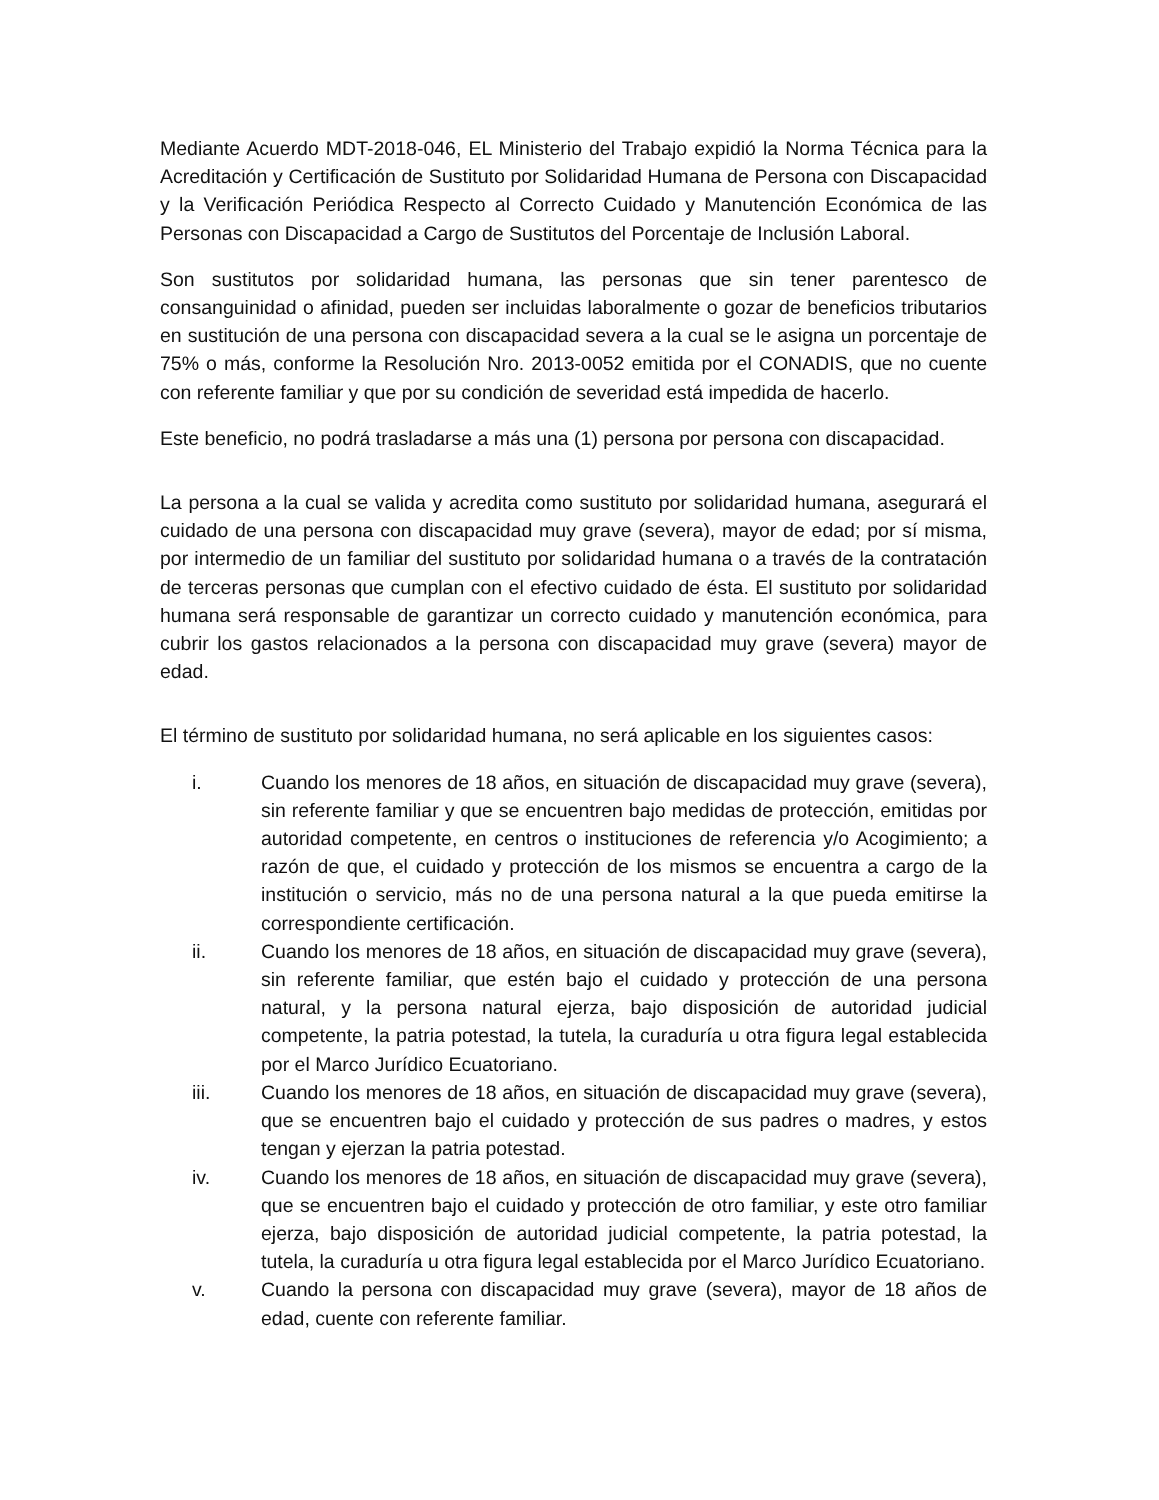Mediante Acuerdo MDT-2018-046, EL Ministerio del Trabajo expidió la Norma Técnica para la Acreditación y Certificación de Sustituto por Solidaridad Humana de Persona con Discapacidad y la Verificación Periódica Respecto al Correcto Cuidado y Manutención Económica de las Personas con Discapacidad a Cargo de Sustitutos del Porcentaje de Inclusión Laboral.
Son sustitutos por solidaridad humana, las personas que sin tener parentesco de consanguinidad o afinidad, pueden ser incluidas laboralmente o gozar de beneficios tributarios en sustitución de una persona con discapacidad severa a la cual se le asigna un porcentaje de 75% o más, conforme la Resolución Nro. 2013-0052 emitida por el CONADIS, que no cuente con referente familiar y que por su condición de severidad está impedida de hacerlo.
Este beneficio, no podrá trasladarse a más una (1) persona por persona con discapacidad.
La persona a la cual se valida y acredita como sustituto por solidaridad humana, asegurará el cuidado de una persona con discapacidad muy grave (severa), mayor de edad; por sí misma, por intermedio de un familiar del sustituto por solidaridad humana o a través de la contratación de terceras personas que cumplan con el efectivo cuidado de ésta. El sustituto por solidaridad humana será responsable de garantizar un correcto cuidado y manutención económica, para cubrir los gastos relacionados a la persona con discapacidad muy grave (severa) mayor de edad.
El término de sustituto por solidaridad humana, no será aplicable en los siguientes casos:
i. Cuando los menores de 18 años, en situación de discapacidad muy grave (severa), sin referente familiar y que se encuentren bajo medidas de protección, emitidas por autoridad competente, en centros o instituciones de referencia y/o Acogimiento; a razón de que, el cuidado y protección de los mismos se encuentra a cargo de la institución o servicio, más no de una persona natural a la que pueda emitirse la correspondiente certificación.
ii. Cuando los menores de 18 años, en situación de discapacidad muy grave (severa), sin referente familiar, que estén bajo el cuidado y protección de una persona natural, y la persona natural ejerza, bajo disposición de autoridad judicial competente, la patria potestad, la tutela, la curaduría u otra figura legal establecida por el Marco Jurídico Ecuatoriano.
iii. Cuando los menores de 18 años, en situación de discapacidad muy grave (severa), que se encuentren bajo el cuidado y protección de sus padres o madres, y estos tengan y ejerzan la patria potestad.
iv. Cuando los menores de 18 años, en situación de discapacidad muy grave (severa), que se encuentren bajo el cuidado y protección de otro familiar, y este otro familiar ejerza, bajo disposición de autoridad judicial competente, la patria potestad, la tutela, la curaduría u otra figura legal establecida por el Marco Jurídico Ecuatoriano.
v. Cuando la persona con discapacidad muy grave (severa), mayor de 18 años de edad, cuente con referente familiar.